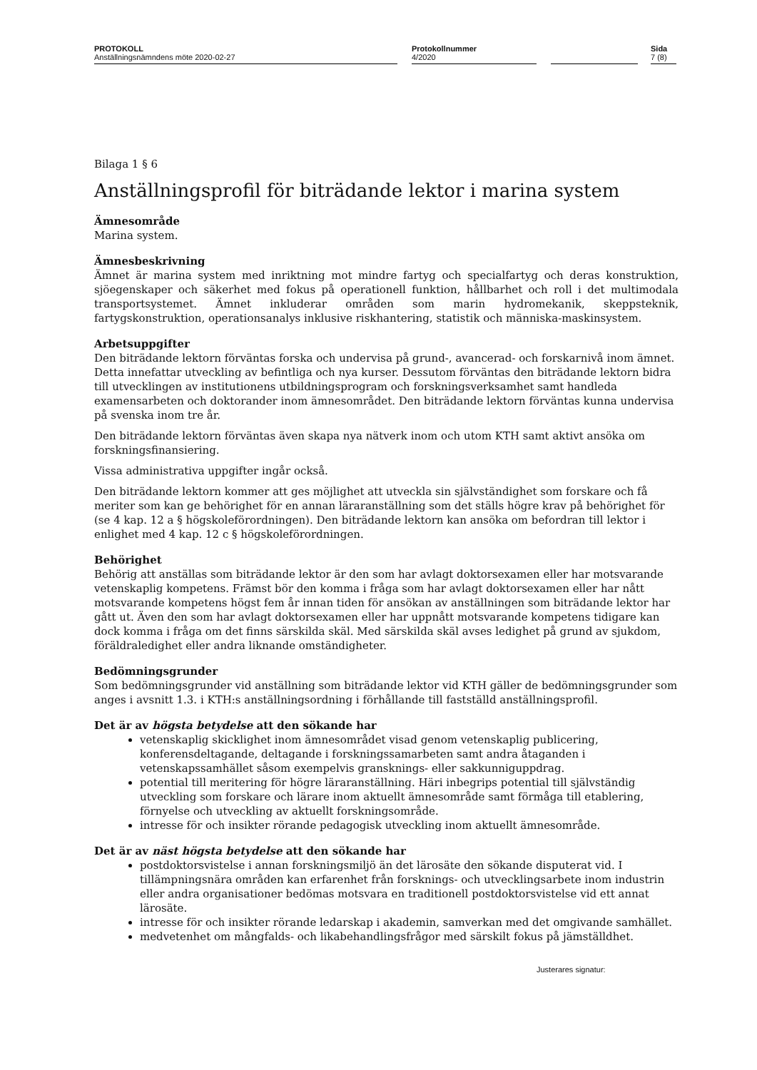PROTOKOLL
Anställningsnämndens möte 2020-02-27
Protokollnummer
4/2020
Sida
7 (8)
Bilaga 1 § 6
Anställningsprofil för biträdande lektor i marina system
Ämnesområde
Marina system.
Ämnesbeskrivning
Ämnet är marina system med inriktning mot mindre fartyg och specialfartyg och deras konstruktion, sjöegenskaper och säkerhet med fokus på operationell funktion, hållbarhet och roll i det multimodala transportsystemet. Ämnet inkluderar områden som marin hydromekanik, skeppsteknik, fartygskonstruktion, operationsanalys inklusive riskhantering, statistik och människa-maskinsystem.
Arbetsuppgifter
Den biträdande lektorn förväntas forska och undervisa på grund-, avancerad- och forskarnivå inom ämnet. Detta innefattar utveckling av befintliga och nya kurser. Dessutom förväntas den biträdande lektorn bidra till utvecklingen av institutionens utbildningsprogram och forskningsverksamhet samt handleda examensarbeten och doktorander inom ämnesområdet. Den biträdande lektorn förväntas kunna undervisa på svenska inom tre år.
Den biträdande lektorn förväntas även skapa nya nätverk inom och utom KTH samt aktivt ansöka om forskningsfinansiering.
Vissa administrativa uppgifter ingår också.
Den biträdande lektorn kommer att ges möjlighet att utveckla sin självständighet som forskare och få meriter som kan ge behörighet för en annan läraranställning som det ställs högre krav på behörighet för (se 4 kap. 12 a § högskoleförordningen). Den biträdande lektorn kan ansöka om befordran till lektor i enlighet med 4 kap. 12 c § högskoleförordningen.
Behörighet
Behörig att anställas som biträdande lektor är den som har avlagt doktorsexamen eller har motsvarande vetenskaplig kompetens. Främst bör den komma i fråga som har avlagt doktorsexamen eller har nått motsvarande kompetens högst fem år innan tiden för ansökan av anställningen som biträdande lektor har gått ut. Även den som har avlagt doktorsexamen eller har uppnått motsvarande kompetens tidigare kan dock komma i fråga om det finns särskilda skäl. Med särskilda skäl avses ledighet på grund av sjukdom, föräldraledighet eller andra liknande omständigheter.
Bedömningsgrunder
Som bedömningsgrunder vid anställning som biträdande lektor vid KTH gäller de bedömningsgrunder som anges i avsnitt 1.3. i KTH:s anställningsordning i förhållande till fastställd anställningsprofil.
Det är av högsta betydelse att den sökande har
vetenskaplig skicklighet inom ämnesområdet visad genom vetenskaplig publicering, konferensdeltagande, deltagande i forskningssamarbeten samt andra åtaganden i vetenskapssamhället såsom exempelvis gransknings- eller sakkunniguppdrag.
potential till meritering för högre läraranställning. Häri inbegrips potential till självständig utveckling som forskare och lärare inom aktuellt ämnesområde samt förmåga till etablering, förnyelse och utveckling av aktuellt forskningsområde.
intresse för och insikter rörande pedagogisk utveckling inom aktuellt ämnesområde.
Det är av näst högsta betydelse att den sökande har
postdoktorsvistelse i annan forskningsmiljö än det lärosäte den sökande disputerat vid. I tillämpningsnära områden kan erfarenhet från forsknings- och utvecklingsarbete inom industrin eller andra organisationer bedömas motsvara en traditionell postdoktorsvistelse vid ett annat lärosäte.
intresse för och insikter rörande ledarskap i akademin, samverkan med det omgivande samhället.
medvetenhet om mångfalds- och likabehandlingsfrågor med särskilt fokus på jämställdhet.
Justerares signatur: